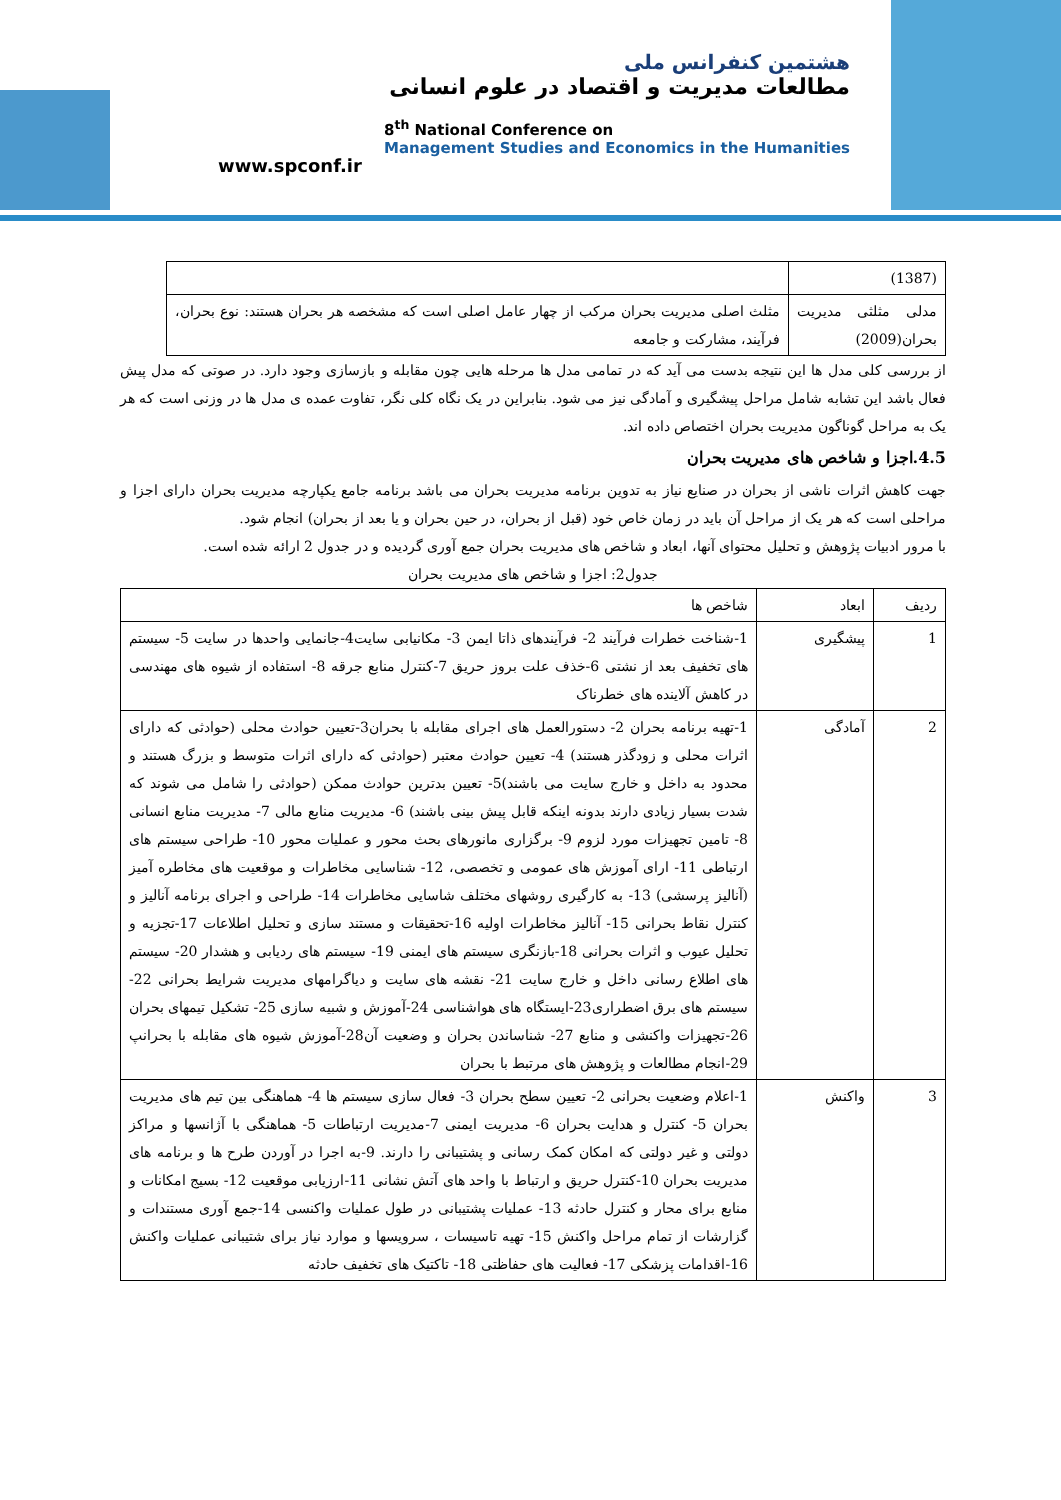www.spconf.ir
هشتمین کنفرانس ملی
مطالعات مدیریت و اقتصاد در علوم انسانی
8<sup>th</sup> National Conference on
Management Studies and Economics in the Humanities
| (1387) | |
| مدلی مثلثی مدیریت بحران(2009) | مثلث اصلی مدیریت بحران مرکب از چهار عامل اصلی است که مشخصه هر بحران هستند: نوع بحران، فرآیند، مشارکت و جامعه |
از بررسی کلی مدل ها این نتیجه بدست می آید که در تمامی مدل ها مرحله هایی چون مقابله و بازسازی وجود دارد. در صوتی که مدل پیش فعال باشد این تشابه شامل مراحل پیشگیری و آمادگی نیز می شود. بنابراین در یک نگاه کلی نگر، تفاوت عمده ی مدل ها در وزنی است که هر یک به مراحل گوناگون مدیریت بحران اختصاص داده اند.
4.5.اجزا و شاخص های مدیریت بحران
جهت کاهش اثرات ناشی از بحران در صنایع نیاز به تدوین برنامه مدیریت بحران می باشد برنامه جامع یکپارچه مدیریت بحران دارای اجزا و مراحلی است که هر یک از مراحل آن باید در زمان خاص خود (قبل از بحران، در حین بحران و یا بعد از بحران) انجام شود.
با مرور ادبیات پژوهش و تحلیل محتوای آنها، ابعاد و شاخص های مدیریت بحران جمع آوری گردیده و در جدول 2 ارائه شده است.
جدول2: اجزا و شاخص های مدیریت بحران
| ردیف | ابعاد | شاخص ها |
| --- | --- | --- |
| 1 | پیشگیری | 1-شناخت خطرات فرآیند 2- فرآیندهای ذاتا ایمن 3- مکانیابی سایت4-جانمایی واحدها در سایت 5- سیستم های تخفیف بعد از نشتی 6-خذف علت بروز حریق 7-کنترل منابع جرقه 8- استفاده از شیوه های مهندسی در کاهش آلاینده های خطرناک |
| 2 | آمادگی | 1-تهیه برنامه بحران 2- دستورالعمل های اجرای مقابله با بحران3-تعیین حوادث محلی (حوادثی که دارای اثرات محلی و زودگذر هستند) 4- تعیین حوادث معتبر (حوادثی که دارای اثرات متوسط و بزرگ هستند و محدود به داخل و خارج سایت می باشند)5- تعیین بدترین حوادث ممکن (حوادثی را شامل می شوند که شدت بسیار زیادی دارند بدونه اینکه قابل پیش بینی باشند) 6- مدیریت منابع مالی 7- مدیریت منابع انسانی 8- تامین تجهیزات مورد لزوم 9- برگزاری مانورهای بحث محور و عملیات محور 10- طراحی سیستم های ارتباطی 11- ارای آموزش های عمومی و تخصصی، 12- شناسایی مخاطرات و موقعیت های مخاطره آمیز (آنالیز پرسشی) 13- به کارگیری روشهای مختلف شاسایی مخاطرات 14- طراحی و اجرای برنامه آنالیز و کنترل نقاط بحرانی 15- آنالیز مخاطرات اولیه 16-تحقیقات و مستند سازی و تحلیل اطلاعات 17-تجزیه و تحلیل عیوب و اثرات بحرانی 18-بازنگری سیستم های ایمنی 19- سیستم های ردیابی و هشدار 20- سیستم های اطلاع رسانی داخل و خارج سایت 21- نقشه های سایت و دیاگرامهای مدیریت شرایط بحرانی 22- سیستم های برق اضطراری23-ایستگاه های هواشناسی 24-آموزش و شبیه سازی 25- تشکیل تیمهای بحران 26-تجهیزات واکنشی و منابع 27- شناساندن بحران و وضعیت آن28-آموزش شیوه های مقابله با بحرانپ 29-انجام مطالعات و پژوهش های مرتبط با بحران |
| 3 | واکنش | 1-اعلام وضعیت بحرانی 2- تعیین سطح بحران 3- فعال سازی سیستم ها 4- هماهنگی بین تیم های مدیریت بحران 5- کنترل و هدایت بحران 6- مدیریت ایمنی 7-مدیریت ارتباطات 5- هماهنگی با آژانسها و مراکز دولتی و غیر دولتی که امکان کمک رسانی و پشتیبانی را دارند. 9-به اجرا در آوردن طرح ها و برنامه های مدیریت بحران 10-کنترل حریق و ارتباط با واحد های آتش نشانی 11-ارزیابی موقعیت 12- بسیج امکانات و منابع برای محار و کنترل حادثه 13- عملیات پشتیبانی در طول عملیات واکنسی 14-جمع آوری مستندات و گزارشات از تمام مراحل واکنش 15- تهیه تاسیسات ، سرویسها و موارد نیاز برای شتیبانی عملیات واکنش 16-اقدامات پزشکی 17- فعالیت های حفاظتی 18- تاکتیک های تخفیف حادثه |